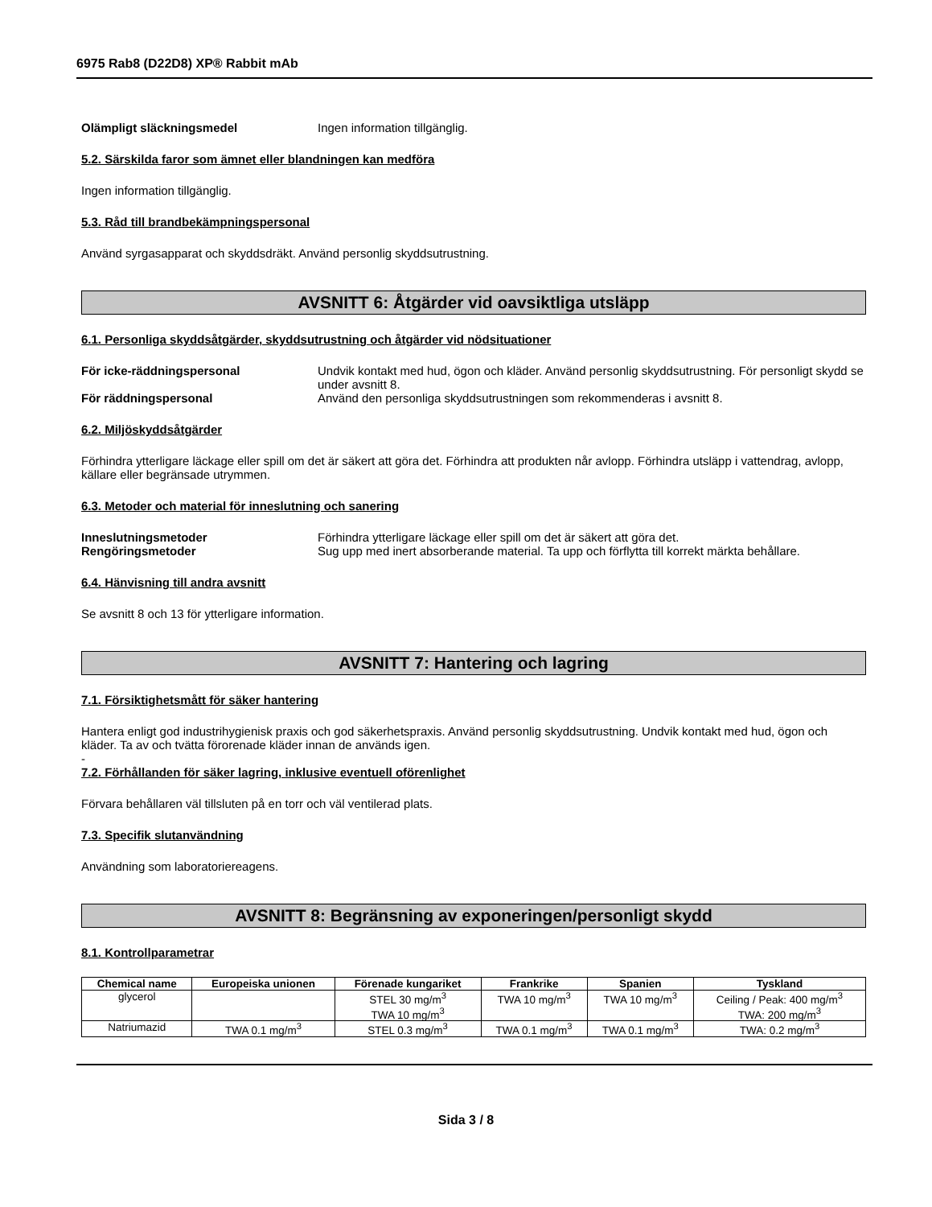6975 Rab8 (D22D8) XP® Rabbit mAb
Olämpligt släckningsmedel Ingen information tillgänglig.
5.2. Särskilda faror som ämnet eller blandningen kan medföra
Ingen information tillgänglig.
5.3. Råd till brandbekämpningspersonal
Använd syrgasapparat och skyddsdräkt. Använd personlig skyddsutrustning.
AVSNITT 6: Åtgärder vid oavsiktliga utsläpp
6.1. Personliga skyddsåtgärder, skyddsutrustning och åtgärder vid nödsituationer
För icke-räddningspersonal Undvik kontakt med hud, ögon och kläder. Använd personlig skyddsutrustning. För personligt skydd se under avsnitt 8.
För räddningspersonal Använd den personliga skyddsutrustningen som rekommenderas i avsnitt 8.
6.2. Miljöskyddsåtgärder
Förhindra ytterligare läckage eller spill om det är säkert att göra det. Förhindra att produkten når avlopp. Förhindra utsläpp i vattendrag, avlopp, källare eller begränsade utrymmen.
6.3. Metoder och material för inneslutning och sanering
Inneslutningsmetoder Förhindra ytterligare läckage eller spill om det är säkert att göra det.
Rengöringsmetoder Sug upp med inert absorberande material. Ta upp och förflytta till korrekt märkta behållare.
6.4. Hänvisning till andra avsnitt
Se avsnitt 8 och 13 för ytterligare information.
AVSNITT 7: Hantering och lagring
7.1. Försiktighetsmått för säker hantering
Hantera enligt god industrihygienisk praxis och god säkerhetspraxis. Använd personlig skyddsutrustning. Undvik kontakt med hud, ögon och kläder. Ta av och tvätta förorenade kläder innan de används igen.
-
7.2. Förhållanden för säker lagring, inklusive eventuell oförenlighet
Förvara behållaren väl tillsluten på en torr och väl ventilerad plats.
7.3. Specifik slutanvändning
Användning som laboratoriereagens.
AVSNITT 8: Begränsning av exponeringen/personligt skydd
8.1. Kontrollparametrar
| Chemical name | Europeiska unionen | Förenade kungariket | Frankrike | Spanien | Tyskland |
| --- | --- | --- | --- | --- | --- |
| glycerol | | STEL 30 mg/m<sup>3</sup> TWA 10 mg/m<sup>3</sup> | TWA 10 mg/m<sup>3</sup> | TWA 10 mg/m<sup>3</sup> | Ceiling / Peak: 400 mg/m<sup>3</sup> TWA: 200 mg/m<sup>3</sup> |
| Natriumazid | TWA 0.1 mg/m<sup>3</sup> | STEL 0.3 mg/m<sup>3</sup> | TWA 0.1 mg/m<sup>3</sup> | TWA 0.1 mg/m<sup>3</sup> | TWA: 0.2 mg/m<sup>3</sup> |
Sida 3 / 8